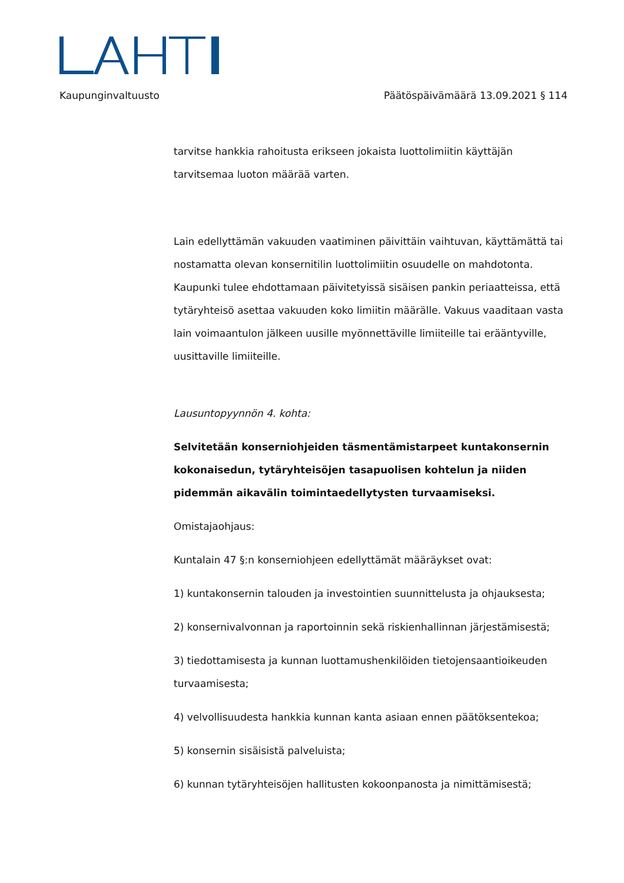Kaupunginvaltuusto Päätöspäivämäärä 13.09.2021 § 114
tarvitse hankkia rahoitusta erikseen jokaista luottolimiitin käyttäjän tarvitsemaa luoton määrää varten.
Lain edellyttämän vakuuden vaatiminen päivittäin vaihtuvan, käyttämättä tai nostamatta olevan konsernitilin luottolimiitin osuudelle on mahdotonta. Kaupunki tulee ehdottamaan päivitetyissä sisäisen pankin periaatteissa, että tytäryhteisö asettaa vakuuden koko limiitin määrälle. Vakuus vaaditaan vasta lain voimaantulon jälkeen uusille myönnettäville limiiteille tai erääntyville, uusittaville limiiteille.
Lausuntopyynnön 4. kohta:
Selvitetään konserniohjeiden täsmentämistarpeet kuntakonsernin kokonaisedun, tytäryhteisöjen tasapuolisen kohtelun ja niiden pidemmän aikavälin toimintaedellytysten turvaamiseksi.
Omistajaohjaus:
Kuntalain 47 §:n konserniohjeen edellyttämät määräykset ovat:
1) kuntakonsernin talouden ja investointien suunnittelusta ja ohjauksesta;
2) konsernivalvonnan ja raportoinnin sekä riskienhallinnan järjestämisestä;
3) tiedottamisesta ja kunnan luottamushenkilöiden tietojensaantioikeuden turvaamisesta;
4) velvollisuudesta hankkia kunnan kanta asiaan ennen päätöksentekoa;
5) konsernin sisäisistä palveluista;
6) kunnan tytäryhteisöjen hallitusten kokoonpanosta ja nimittämisestä;